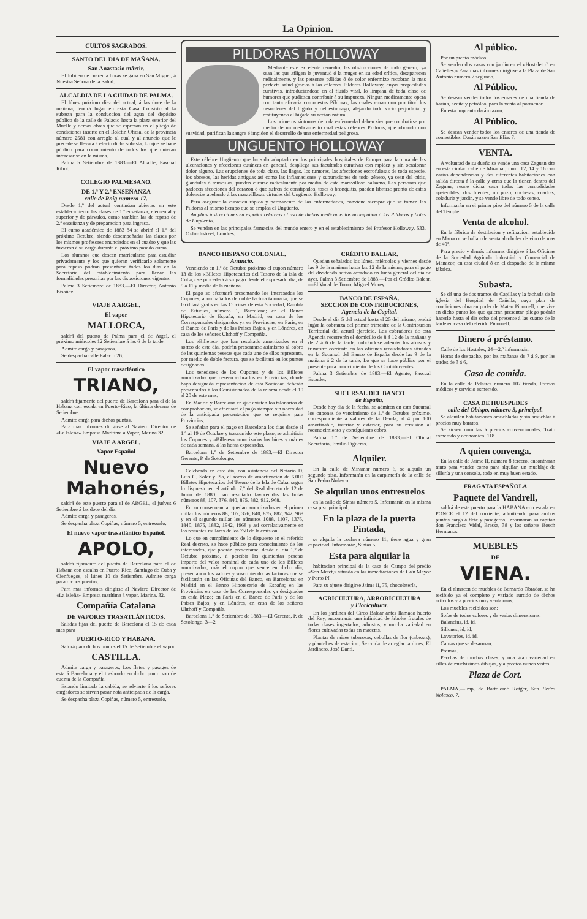La Opinion.
CULTOS SAGRADOS.
SANTO DEL DIA DE MAÑANA.
San Anastasio mártir.
El Jubileo de cuarenta horas se gana en San Miguel, á Nuestra Señora de la Salud.
ALCALDIA DE LA CIUDAD DE PALMA.
El lúnes próximo diez del actual, á las doce de la mañana, tendrá lugar en esta Casa Consistorial la subasta para la conduccion del agua del depósito público de la calle de Palacio hasta la plaza esterior del Muelle y demás obras que se espresan en el pliego de condiciones inserto en el Boletin Oficial de la provincia número 2581 con arreglo al cual y al anuncio que le precede se llevará á efecto dicha subasta. Lo que se hace público para conocimiento de todos los que quieran interesar se en la misma.
Palma 5 Setiembre de 1883.—El Alcalde, Pascual Ribot.
COLEGIO PALMESANO.
DE 1.ª Y 2.ª ENSEÑANZA
calle de Roig numero 17.
Desde 1.º del actual continúan abiertas en este establecimiento las clases de 1.ª enseñanza, elemental y superior y de párvulos, como tambien las de repaso de 2.ª enseñanza y de preparacion para ingreso.
El curso académico de 1883 84 se abrirá el 1.º del próximo Octubre, siendo desempeñadas las clases por los mismos profesores anunciados en el cuadro y que las tuvieron á su cargo durante el próximo pasado curso.
Los alumnos que deseen matricularse para estudiar privadamente y los que quieran verificarlo solamente para repaso podrán presentarse todos los dias en la Secretaría del establecimiento para llenar las formalidades prescritas por las disposiciones vigentes.
Palma 3 Setiembre de 1883.—El Director, Antonio Bisañez.
VIAJE A ARGEL.
El vapor
MALLORCA,
saldrá del puerto de Palma para el de Argel, el próximo miércoles 12 Setiembre á las 6 de la tarde.
Admite cargo y pasajeros.
Se despacha calle Palacio 26.
El vapor trasatlántico
TRIANO,
saldrá fijamente del puerto de Barcelona para el de la Habana con escala en Puerto-Rico, la última decena de Setiembre.
Admite carga para dichos puntos.
Para mas informes dirigirse al Naviero Director de «La Isleña» Empresa Marítima a Vapor, Marina 32.
VIAJE A ARGEL.
Vapor Español
Nuevo Mahonés,
saldrá de este puerto para el de ARGEL, el juéves 6 Setiembre á las doce del dia.
Admite carga y pasageros.
Se despacha plaza Copiñas, número 5, entresuelo.
El nuevo vapor trasatlántico Español.
APOLO,
saldrá fijamente del puerto de Barcelona para el de Habana con escalas en Puerto Rico, Santiago de Cuba y Cienfuegos, el lúnes 10 de Setiembre. Admite carga para dichos puertos.
Para mas informes dirigirse al Naviero Director de «La Isleña» Empresa marítima á vapor, Marina, 32.
Compañía Catalana
DE VAPORES TRASATLÁNTICOS.
Salidas fijas del puerto de Barcelona el 15 de cada mes para
PUERTO-RICO Y HABANA.
Saldrá para dichos puntos el 15 de Setiembre el vapor
CASTILLA.
Admite carga y pasageros. Los fletes y pasages de esta á Barcelona y el trasbordo en dicho punto son de cuenta de la Compañía.
Estando limitada la cabida, se advierte á los señores cargadores se sirvan pasar nota anticipada de la carga.
Se despacha plaza Copiñas, número 5, entresuelo.
PILDORAS HOLLOWAY
Mediante este excelente remedio, las obstrucciones de todo género, ya sean las que afligen la juventud ó la muger en su edad crítica, desaparecen radicalmente, y las personas pálidas ó de color enfermizo recobran la mas perfecta salud gracias á las célebres Píldoras Holloway, cuyas propiedades curativas, introduciéndose en el fluido vital, lo limpian de toda clase de humores que pudiesen contribuir á su impureza. Ningun medicamento opera con tanta eficacia como estas Píldoras, las cuales curan con prontitud los desórdenes del hígado y del estómago, alejando todo vicio perjudicial y restituyendo al hígado su accion natural.
Los primeros síntomas de toda enfermedad deben siempre combatirse por medio de un medicamento cual estas célebres Píldoras, que obrando con suavidad, purifican la sangre é impiden el desarrollo de una enfermedad peligrosa.
UNGUENTO HOLLOWAY
Este célebre Ungüento que ha sido adoptado en los principales hospitales de Europa para la cura de las ulceraciones y afecciones cutáneas en general, despliega sus facultades curativas con rapidez y sin ocasionar dolor alguno. Las erupciones de toda clase, las llagas, los tumores, las afecciones escrofulosas de toda especie, los abcesos, las heridas antiguas así como las inflamaciones y supuraciones de todo género, ya sean del cútis, glándulas ó músculos, pueden curarse radicalmente por medio de este maravilloso bálsamo. Las personas que padecen afecciones del corazon ó que sufren de constipados, toses ó bronquitis, pueden librarse pronto de estas dolencias apelando á las maravillosas virtudes del Ungüento Holloway.
Para asegurar la curacion rápida y permanente de las enfermedades, conviene siempre que se tomen las Píldoras al mismo tiempo que se emplea el Ungüento.
Amplias instrucciones en español relativas al uso de dichos medicamentos acompañan á las Píldoras y botes de Ungüento.
Se venden en las principales farmacias del mundo entero y en el establecimiento del Profesor Holloway, 533, Oxford-street, Lóndres.
BANCO HISPANO COLONIAL.
Anuncio.
Venciendo en 1.º de Octubre próximo el cupon número 13 de los «Billetes Hipotecarios del Tesoro de la Isla de Cuba,» se procederá á su pago desde el expresado dia, de 9 á 11 y media de la mañana.
El pago se efectuará presentando los interesados los Cupones, acompañados de doble factura talonaria, que se facilitará gratis en las Oficinas de esta Sociedad, Rambla de Estudios, número 1, Barcelona; en el Banco Hipotecario de España, en Madrid; en casa de los Corresponsales designados ya en Provincias; en Paris, en el Banco de Paris y de los Paises Bajos, y en Lóndres, en casa de los señores Uhthoff y Compañía.
Los «Billetes» que han resultado amortizados en el sorteo de este dia, podrán presentarse asimismo al cobro de las quinientas pesetas que cada uno de ellos representa, por medio de doble factura, que se facilitará en los puntos designados.
Los tenedores de los Cupones y de los Billetes amortizados que deseen cobrarlos en Provincias, donde haya designada representacion de esta Sociedad deberán presentarlos á los Comisionados de la misma desde el 10 al 20 de este mes.
En Madrid y Barcelona en que existen los talonarios de comprobacion, se efectuará el pago siempre sin necesidad de la anticipada presentacion que se requiere para Provincias.
Se señalan para el pago en Barcelona los dias desde el 1.º al 19 de Octubre y trascurrido este plazo, se admitirán los Cupones y «Billetes» amortizados los lúnes y mártes de cada semana, á las horas expresadas.
Barcelona 1.º de Setiembre de 1883.—El Director Gerente, P. de Sotolongo.
Celebrado en este dia, con asistencia del Notario D. Luis G. Soler y Pla, el sorteo de amortizacion de 6.000 Billetes Hipotecarios del Tesoro de la Isla de Cuba, segun lo dispuesto en el artículo 7.º del Real decreto de 12 de Junio de 1880, han resultado favorecidas las bolas números 88, 107, 376, 840, 875, 882, 912, 968.
En su consecuencia, quedan amortizados en el primer millar los números 88, 107, 376, 840, 875, 882, 942, 968 y en el segundo millar los números 1088, 1107, 1376, 1840, 1875, 1882, 1942, 1968 y así correlativamente en los restantes millares de los 750 de la emision.
Lo que en cumplimiento de lo dispuesto en el referido Real decreto, se hace público para conocimiento de los interesados, que podrán presentarse, desde el dia 1.º de Octubre próximo, á percibir las quinientas pesetas importe del valor nominal de cada uno de los Billetes amortizados, más el cupon que vence en dicho dia, presentando los valores y suscribiendo las facturas que se facilitarán en las Oficinas del Banco, en Barcelona; en Madrid en el Banco Hipotecario de España; en las Provincias en casa de los Corresponsales ya designados en cada Plazo; en Paris en el Banco de Paris y de los Paises Bajos; y en Lóndres, en casa de los señores Uhthoff y Compañía.
Barcelona 1.º de Setiembre de 1883.—El Gerente, P. de Sotolongo. 3—2
CRÉDITO BALEAR.
Quedan señalados los lúnes, miércoles y viernes desde las 9 de la mañana hasta las 12 de la misma, para el pago del dividendo activo acordado en Junta general del dia de ayer. Palma 3 Setiembre de 1883.—Por el Crédito Balear.—El Vocal de Torno, Miguel Morey.
BANCO DE ESPAÑA.
SECCION DE CONTRIBUCIONES.
Agencia de la Capital.
Desde el dia 5 del actual hasta el 25 del mismo, tendrá lugar la cobranza del primer trimestre de la Contribucion Territorial del actual ejercicio. Los cobradores de esta Agencia recorrerán el domicilio de 8 á 12 de la mañana y de 2 á 6 de la tarde, cobrándose además los atrasos y trimestre corriente en las oficinas recaudadoras situadas en la Sucursal del Banco de España desde las 9 de la mañana á 2 de la tarde. Lo que se hace público por el presente para conocimiento de los Contribuyentes.
Palma 3 Setiembre de 1883.—El Agente, Pascual Escuder.
SUCURSAL DEL BANCO
de España.
Desde hoy dia de la fecha, se admiten en esta Sucursal los cupones de vencimiento de 1.º de Octubre próximo, correspondiente á valores de la Deuda, al 4 por 100 amortizable, interior y exterior, para su remision al reconocimiento y consiguiente cobro.
Palma 1.º de Setiembre de 1883.—El Oficial Secretario, Emilio Figueras.
Alquiler.
En la calle de Miramar número 6, se alquila un segundo piso. Informarán en la carpintería de la calle de San Pedro Nolasco.
Se alquilan unos entresuelos
en la calle de Sintas número 5. Informarán en la misma casa piso principal.
En la plaza de la puerta Pintada,
se alquila la cochera número 11, tiene agua y gran capacidad. Informarán, Sintas 5.
Esta para alquilar la
habitacion principal de la casa de Campo del predio «Son Matet,» situada en las inmediaciones de Ca'n Mayor y Porto Pí.
Para su ajuste dirigirse Jaime II, 75, chocolatería.
AGRICULTURA, ARBORICULTURA
y Floricultura.
En los jardines del Circo Balear antes llamado huerto del Rey, encontrarán una infinidad de árboles frutales de todas clases ingertados, arbustos, y mucha variedad en flores cultivadas todas en macetas.
Plantas de raices tuberosas, cebollas de flor (cabezas), y plantel es de estacion. Se cuida de arreglar jardines. El Jardinero, José Danti.
Al público.
Por un precio módico:
Se venden dos casas con jardin en el «Hostalet d' en Cañelles.» Para mas informes dirigirse á la Plaza de San Antonio número 7 segundo.
Al Público.
Se desean vender todos los enseres de una tienda de harina, aceite y petróleo, para la venta al pormenor.
En esta imprenta darán razon.
Al Público.
Se desean vender todos los enseres de una tienda de comestibles. Darán razon San Elias 7.
VENTA.
A voluntad de su dueño se vende una casa Zaguan sita en esta ciudad calle de Miramar, núm. 12, 14 y 16 con varias dependencias y dos diferentes habitaciones con salida directa á la calle y otras que la tienen dentro del Zaguan; reune dicha casa todas las comodidades apetecibles, dos fuentes, un pozo, cocheras, cuadras, coladuria y jardin, y se vende libre de todo censo.
Informarán en el primer piso del número 5 de la calle del Temple.
Venta de alcohol.
En la fábrica de destilacion y refinacion, establecida en Manacor se hallan de venta alcoholes de vino de mas de 40°.
Para precio y demás informes dirigirse á las Oficinas de la Sociedad Agrícola Industrial y Comercial de Manacor, en esta ciudad ó en el despacho de la misma fábrica.
Subasta.
Se dá una de dos tramos de Capillas y la fachada de la iglesia del Hospital de Cañella, cuyo plan de condiciones obra en poder de Mateo Picornell, que vive en dicho punto los que quieran presentar pliego podrán hacerlo hasta el dia ocho del presente á las cuatro de la tarde en casa del referido Picornell.
Dinero á préstamo.
Calle de los Hostales, 24—2.º informarán.
Horas de despacho, por las mañanas de 7 á 9, por las tardes de 3 á 6.
Casa de comida.
En la calle de Pelaires número 107 tienda. Precios módicos y servicio esmerado.
CASA DE HUESPEDES
calle del Obispo, número 5, principal.
Se alquilan habitaciones amuebladas y sin amueblar á precios muy baratos.
Se sirven comidas á precios convencionales. Trato esmerado y económico. 118
A quien convenga.
En la calle de Jaime II, número 8 tercero, encontrarán tanto para vender como para alquilar, un mueblaje de sillería y una consola, todo en muy buen estado.
FRAGATA ESPAÑOLA
Paquete del Vandrell,
saldrá de este puerto para la HABANA con escala en PONCE el 12 del corriente, admitiendo para ambos puntos carga á flete y pasageros. Informarán su capitan don Francisco Vidal, Bressa, 38 y los señores Bosch Hermanos.
MUEBLES
DE
VIENA.
En el almacen de muebles de Bernardo Obrador, se ha recibido ya el completo y variado surtido de dichos artículos y á precios muy ventajosos.
Los muebles recibidos son:
Sofas de todos colores y de varias dimensiones.
Balancins, id. id.
Sillones, id. id.
Lavatorios, id. id.
Camas que se desarman.
Prensas.
Perchas de muchas clases, y una gran variedad en sillas de muchísimos dibujos, y á precios nunca vistos.
Plaza de Cort.
PALMA.—Imp. de Bartolomé Rotger, San Pedro Nolasco, 7.